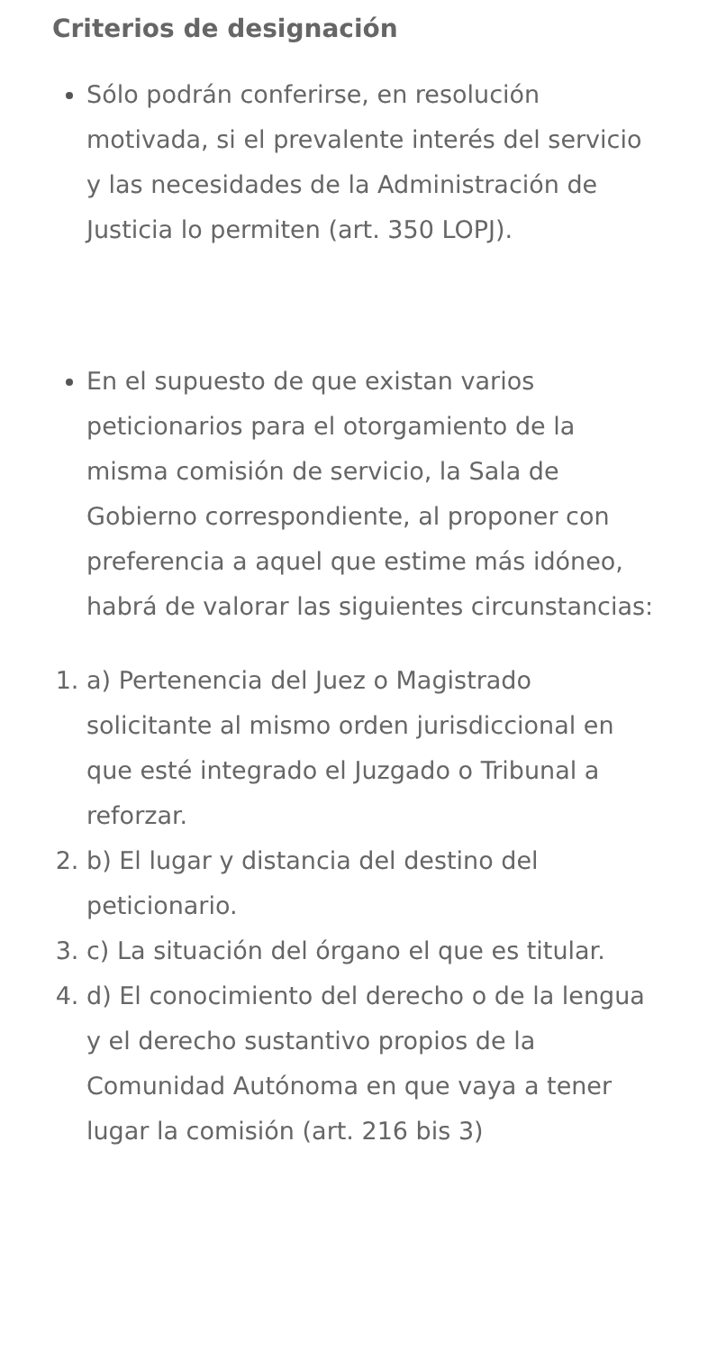Criterios de designación
Sólo podrán conferirse, en resolución motivada, si el prevalente interés del servicio y las necesidades de la Administración de Justicia lo permiten (art. 350 LOPJ).
En el supuesto de que existan varios peticionarios para el otorgamiento de la misma comisión de servicio, la Sala de Gobierno correspondiente, al proponer con preferencia a aquel que estime más idóneo, habrá de valorar las siguientes circunstancias:
a) Pertenencia del Juez o Magistrado solicitante al mismo orden jurisdiccional en que esté integrado el Juzgado o Tribunal a reforzar.
b) El lugar y distancia del destino del peticionario.
c) La situación del órgano el que es titular.
d) El conocimiento del derecho o de la lengua y el derecho sustantivo propios de la Comunidad Autónoma en que vaya a tener lugar la comisión (art. 216 bis 3)